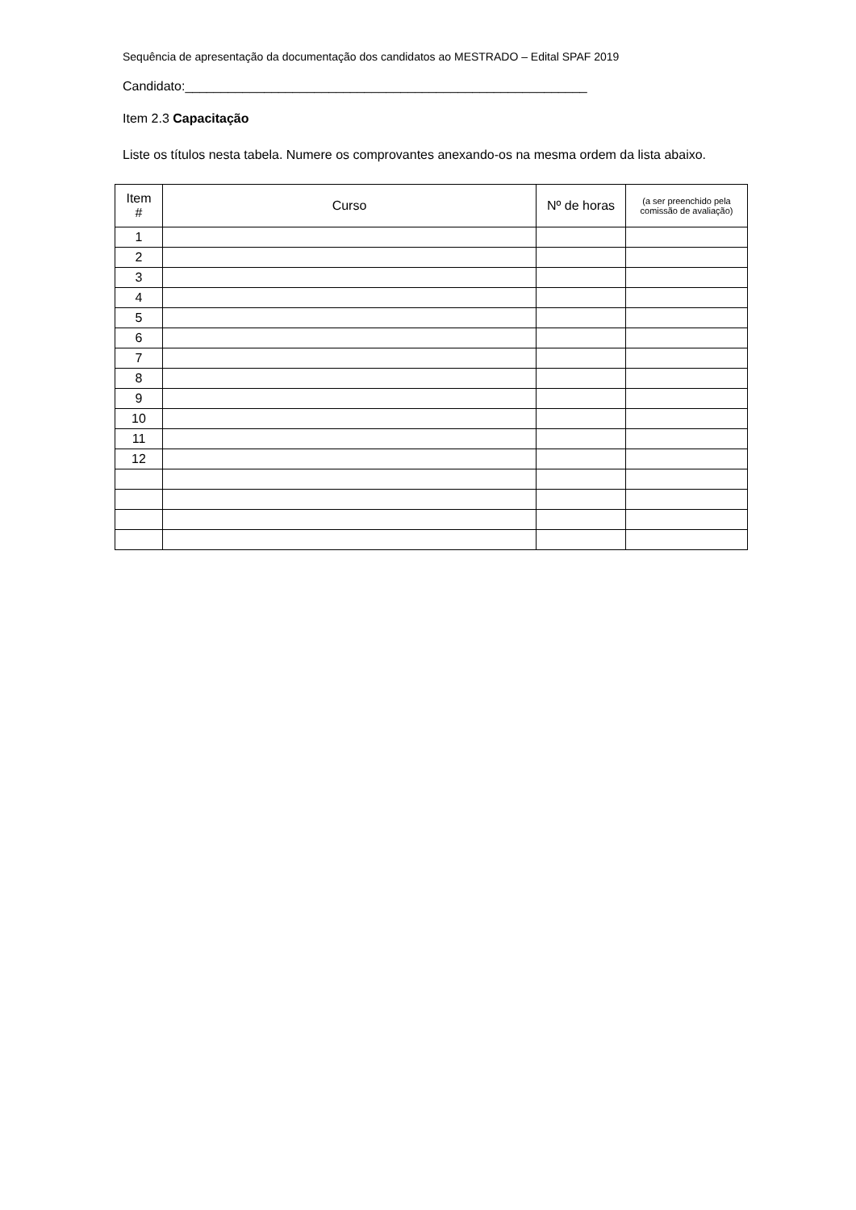Sequência de apresentação da documentação dos candidatos ao MESTRADO – Edital SPAF 2019
Candidato:________________________________________________________
Item 2.3 Capacitação
Liste os títulos nesta tabela. Numere os comprovantes anexando-os na mesma ordem da lista abaixo.
| Item # | Curso | Nº de horas | (a ser preenchido pela comissão de avaliação) |
| --- | --- | --- | --- |
| 1 | | | |
| 2 | | | |
| 3 | | | |
| 4 | | | |
| 5 | | | |
| 6 | | | |
| 7 | | | |
| 8 | | | |
| 9 | | | |
| 10 | | | |
| 11 | | | |
| 12 | | | |